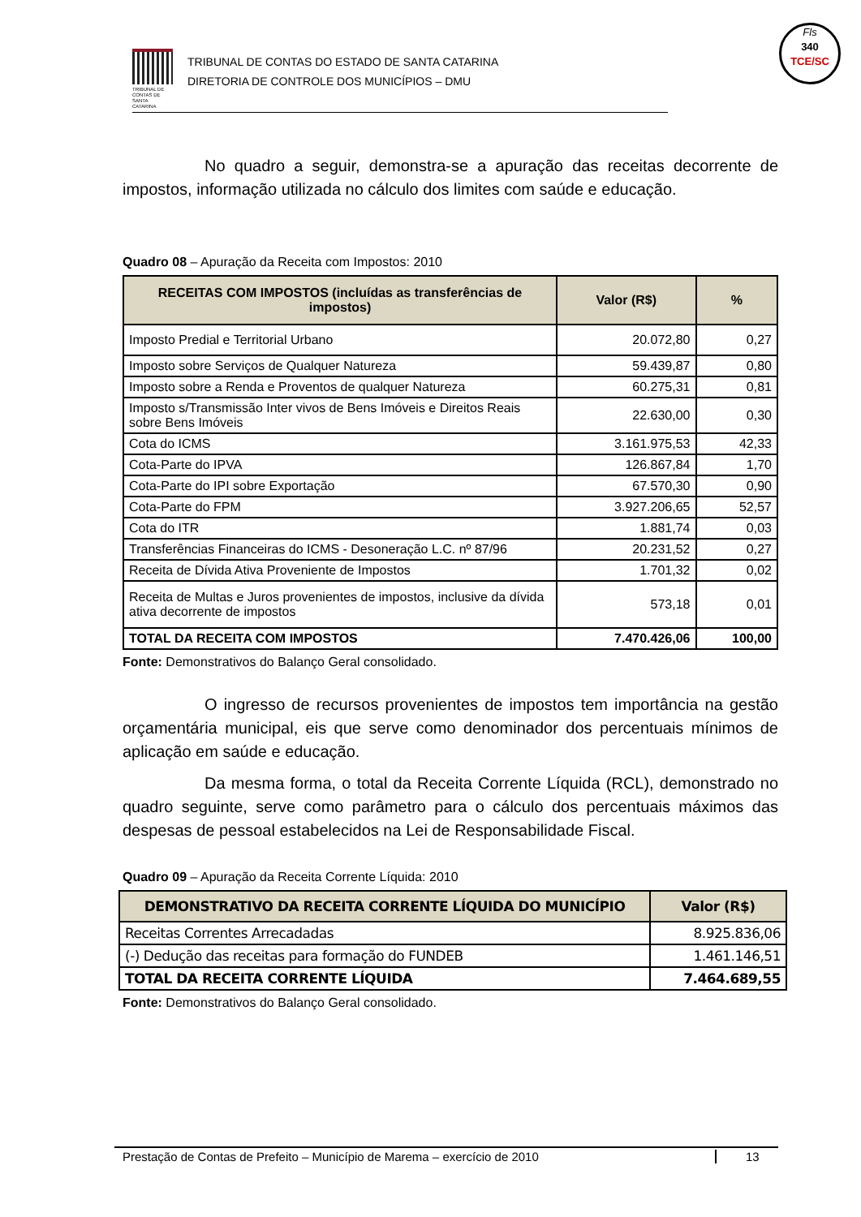TRIBUNAL DE CONTAS DE SANTA CATARINA
TRIBUNAL DE CONTAS DO ESTADO DE SANTA CATARINA
DIRETORIA DE CONTROLE DOS MUNICÍPIOS – DMU
Fls
340
TCE/SC
No quadro a seguir, demonstra-se a apuração das receitas decorrente de impostos, informação utilizada no cálculo dos limites com saúde e educação.
Quadro 08 – Apuração da Receita com Impostos: 2010
| RECEITAS COM IMPOSTOS (incluídas as transferências de impostos) | Valor (R$) | % |
| --- | --- | --- |
| Imposto Predial e Territorial Urbano | 20.072,80 | 0,27 |
| Imposto sobre Serviços de Qualquer Natureza | 59.439,87 | 0,80 |
| Imposto sobre a Renda e Proventos de qualquer Natureza | 60.275,31 | 0,81 |
| Imposto s/Transmissão Inter vivos de Bens Imóveis e Direitos Reais sobre Bens Imóveis | 22.630,00 | 0,30 |
| Cota do ICMS | 3.161.975,53 | 42,33 |
| Cota-Parte do IPVA | 126.867,84 | 1,70 |
| Cota-Parte do IPI sobre Exportação | 67.570,30 | 0,90 |
| Cota-Parte do FPM | 3.927.206,65 | 52,57 |
| Cota do ITR | 1.881,74 | 0,03 |
| Transferências Financeiras do ICMS - Desoneração L.C. nº 87/96 | 20.231,52 | 0,27 |
| Receita de Dívida Ativa Proveniente de Impostos | 1.701,32 | 0,02 |
| Receita de Multas e Juros provenientes de impostos, inclusive da dívida ativa decorrente de impostos | 573,18 | 0,01 |
| TOTAL DA RECEITA COM IMPOSTOS | 7.470.426,06 | 100,00 |
Fonte: Demonstrativos do Balanço Geral consolidado.
O ingresso de recursos provenientes de impostos tem importância na gestão orçamentária municipal, eis que serve como denominador dos percentuais mínimos de aplicação em saúde e educação.
Da mesma forma, o total da Receita Corrente Líquida (RCL), demonstrado no quadro seguinte, serve como parâmetro para o cálculo dos percentuais máximos das despesas de pessoal estabelecidos na Lei de Responsabilidade Fiscal.
Quadro 09 – Apuração da Receita Corrente Líquida: 2010
| DEMONSTRATIVO DA RECEITA CORRENTE LÍQUIDA DO MUNICÍPIO | Valor (R$) |
| --- | --- |
| Receitas Correntes Arrecadadas | 8.925.836,06 |
| (-) Dedução das receitas para formação do FUNDEB | 1.461.146,51 |
| TOTAL DA RECEITA CORRENTE LÍQUIDA | 7.464.689,55 |
Fonte: Demonstrativos do Balanço Geral consolidado.
Prestação de Contas de Prefeito – Município de Marema – exercício de 2010 13